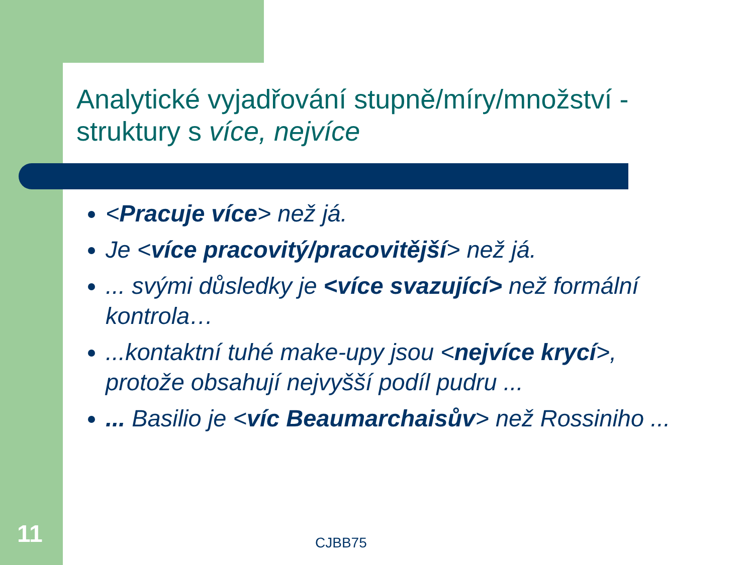Analytické vyjadřování stupně/míry/množství - struktury s více, nejvíce
<Pracuje více> než já.
Je <více pracovitý/pracovitější> než já.
... svými důsledky je <více svazující> než formální kontrola…
...kontaktní tuhé make-upy jsou <nejvíce krycí>, protože obsahují nejvyšší podíl pudru ...
... Basilio je <víc Beaumarchaisův> než Rossiniho ...
11 CJBB75